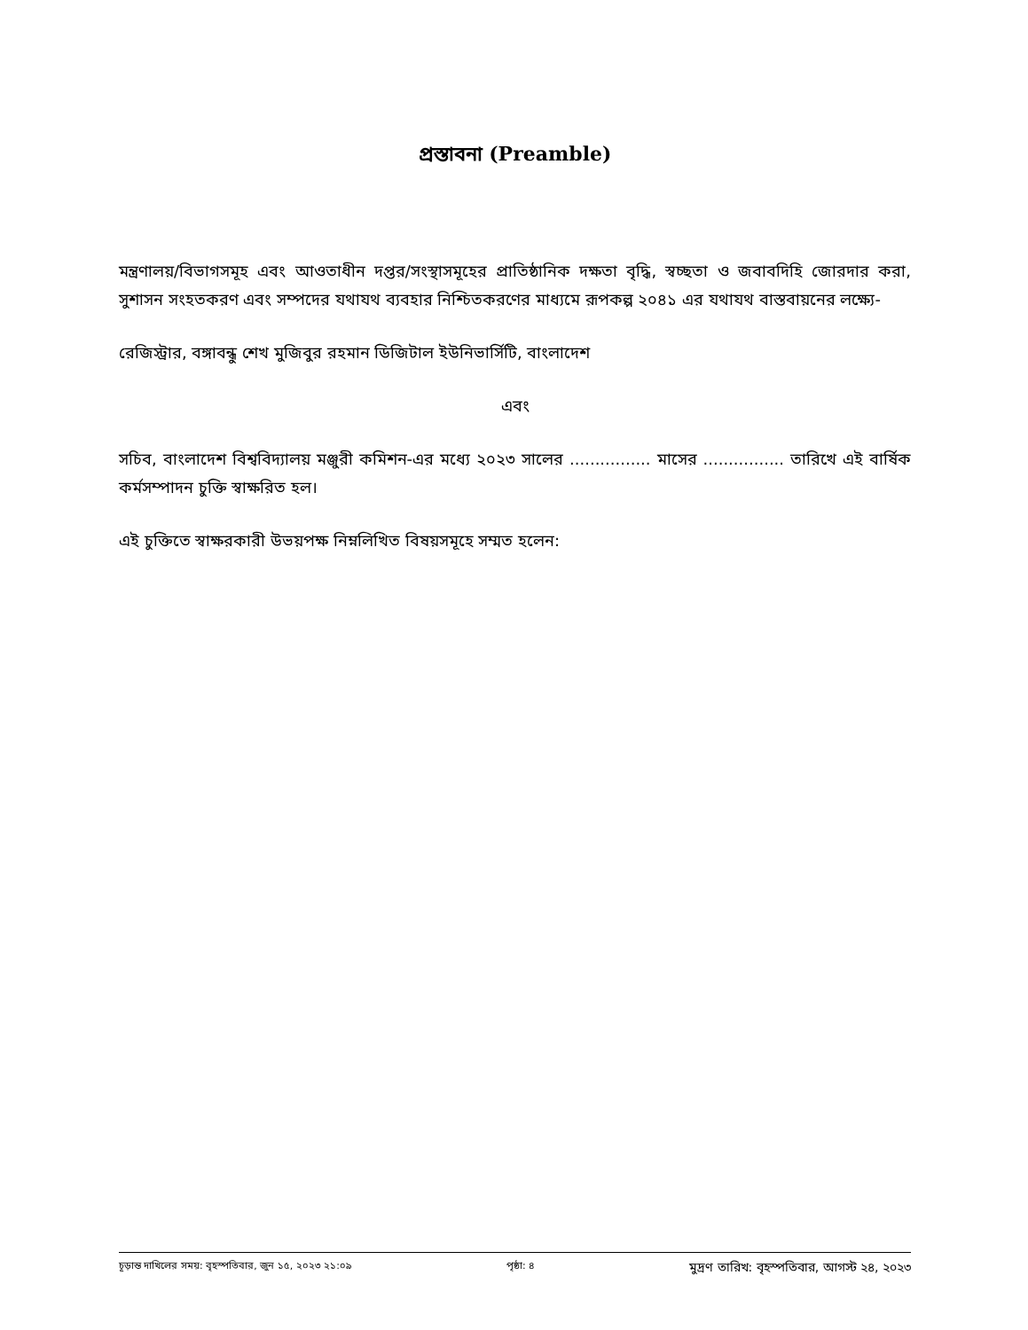প্রস্তাবনা (Preamble)
মন্ত্রণালয়/বিভাগসমূহ এবং আওতাধীন দপ্তর/সংস্থাসমূহের প্রাতিষ্ঠানিক দক্ষতা বৃদ্ধি, স্বচ্ছতা ও জবাবদিহি জোরদার করা, সুশাসন সংহতকরণ এবং সম্পদের যথাযথ ব্যবহার নিশ্চিতকরণের মাধ্যমে রূপকল্প ২০৪১ এর যথাযথ বাস্তবায়নের লক্ষ্যে-
রেজিস্ট্রার, বঙ্গাবন্ধু শেখ মুজিবুর রহমান ডিজিটাল ইউনিভার্সিটি, বাংলাদেশ
এবং
সচিব, বাংলাদেশ বিশ্ববিদ্যালয় মঞ্জুরী কমিশন-এর মধ্যে ২০২৩ সালের ................ মাসের ................ তারিখে এই বার্ষিক কর্মসম্পাদন চুক্তি স্বাক্ষরিত হল।
এই চুক্তিতে স্বাক্ষরকারী উভয়পক্ষ নিম্নলিখিত বিষয়সমূহে সম্মত হলেন:
চূড়ান্ত দাখিলের সময়: বৃহস্পতিবার, জুন ১৫, ২০২৩ ২১:০৯ পৃষ্ঠা: ৪ মুদ্রণ তারিখ: বৃহস্পতিবার, আগস্ট ২৪, ২০২৩